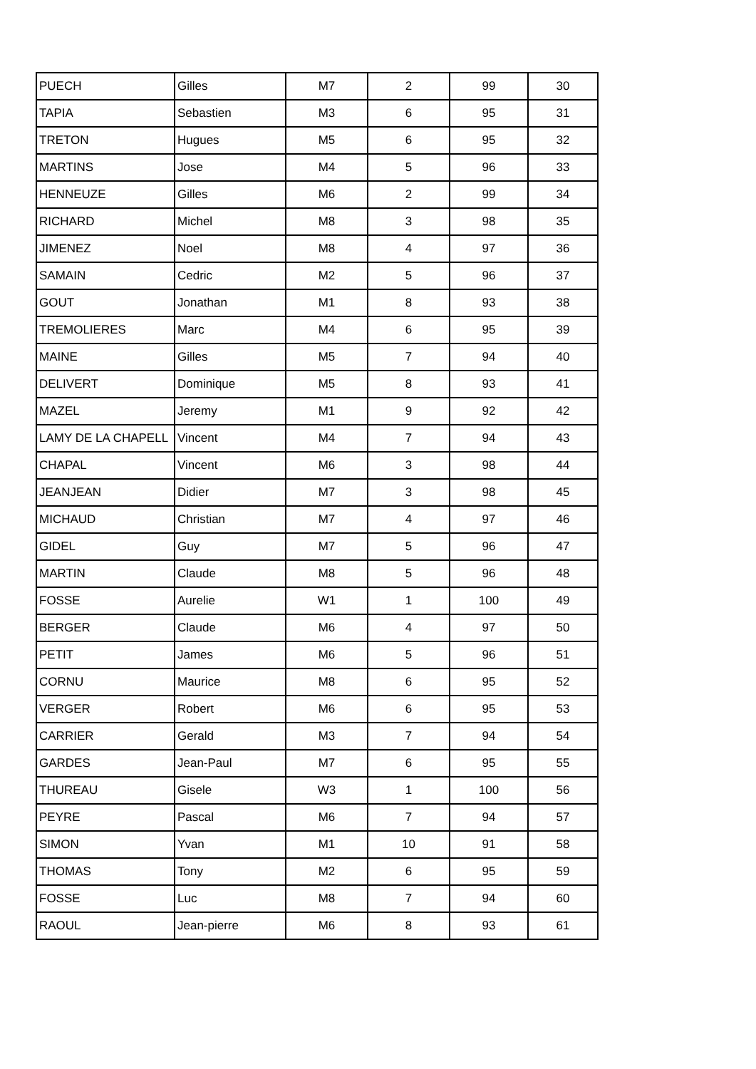| PUECH | Gilles | M7 | 2 | 99 | 30 |
| TAPIA | Sebastien | M3 | 6 | 95 | 31 |
| TRETON | Hugues | M5 | 6 | 95 | 32 |
| MARTINS | Jose | M4 | 5 | 96 | 33 |
| HENNEUZE | Gilles | M6 | 2 | 99 | 34 |
| RICHARD | Michel | M8 | 3 | 98 | 35 |
| JIMENEZ | Noel | M8 | 4 | 97 | 36 |
| SAMAIN | Cedric | M2 | 5 | 96 | 37 |
| GOUT | Jonathan | M1 | 8 | 93 | 38 |
| TREMOLIERES | Marc | M4 | 6 | 95 | 39 |
| MAINE | Gilles | M5 | 7 | 94 | 40 |
| DELIVERT | Dominique | M5 | 8 | 93 | 41 |
| MAZEL | Jeremy | M1 | 9 | 92 | 42 |
| LAMY DE LA CHAPELL | Vincent | M4 | 7 | 94 | 43 |
| CHAPAL | Vincent | M6 | 3 | 98 | 44 |
| JEANJEAN | Didier | M7 | 3 | 98 | 45 |
| MICHAUD | Christian | M7 | 4 | 97 | 46 |
| GIDEL | Guy | M7 | 5 | 96 | 47 |
| MARTIN | Claude | M8 | 5 | 96 | 48 |
| FOSSE | Aurelie | W1 | 1 | 100 | 49 |
| BERGER | Claude | M6 | 4 | 97 | 50 |
| PETIT | James | M6 | 5 | 96 | 51 |
| CORNU | Maurice | M8 | 6 | 95 | 52 |
| VERGER | Robert | M6 | 6 | 95 | 53 |
| CARRIER | Gerald | M3 | 7 | 94 | 54 |
| GARDES | Jean-Paul | M7 | 6 | 95 | 55 |
| THUREAU | Gisele | W3 | 1 | 100 | 56 |
| PEYRE | Pascal | M6 | 7 | 94 | 57 |
| SIMON | Yvan | M1 | 10 | 91 | 58 |
| THOMAS | Tony | M2 | 6 | 95 | 59 |
| FOSSE | Luc | M8 | 7 | 94 | 60 |
| RAOUL | Jean-pierre | M6 | 8 | 93 | 61 |